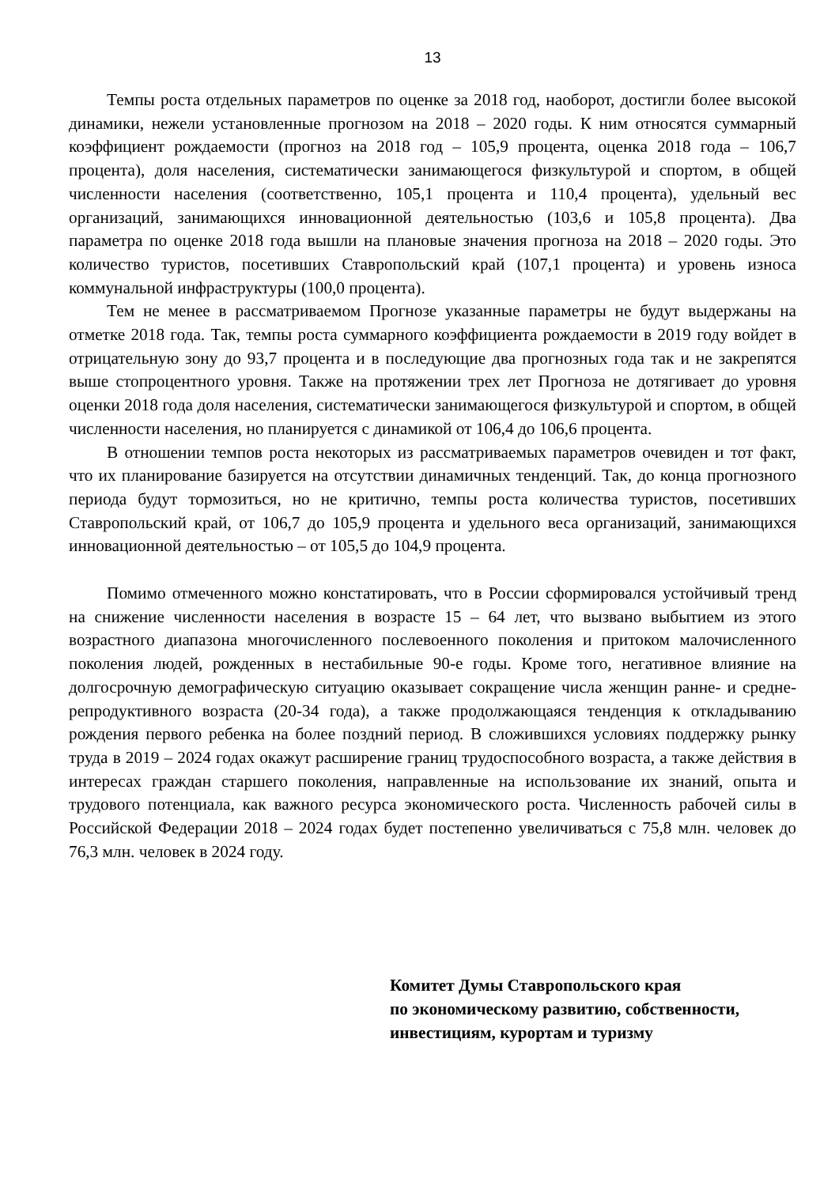13
Темпы роста отдельных параметров по оценке за 2018 год, наоборот, достигли более высокой динамики, нежели установленные прогнозом на 2018 – 2020 годы. К ним относятся суммарный коэффициент рождаемости (прогноз на 2018 год – 105,9 процента, оценка 2018 года – 106,7 процента), доля населения, систематически занимающегося физкультурой и спортом, в общей численности населения (соответственно, 105,1 процента и 110,4 процента), удельный вес организаций, занимающихся инновационной деятельностью (103,6 и 105,8 процента). Два параметра по оценке 2018 года вышли на плановые значения прогноза на 2018 – 2020 годы. Это количество туристов, посетивших Ставропольский край (107,1 процента) и уровень износа коммунальной инфраструктуры (100,0 процента).
Тем не менее в рассматриваемом Прогнозе указанные параметры не будут выдержаны на отметке 2018 года. Так, темпы роста суммарного коэффициента рождаемости в 2019 году войдет в отрицательную зону до 93,7 процента и в последующие два прогнозных года так и не закрепятся выше стопроцентного уровня. Также на протяжении трех лет Прогноза не дотягивает до уровня оценки 2018 года доля населения, систематически занимающегося физкультурой и спортом, в общей численности населения, но планируется с динамикой от 106,4 до 106,6 процента.
В отношении темпов роста некоторых из рассматриваемых параметров очевиден и тот факт, что их планирование базируется на отсутствии динамичных тенденций. Так, до конца прогнозного периода будут тормозиться, но не критично, темпы роста количества туристов, посетивших Ставропольский край, от 106,7 до 105,9 процента и удельного веса организаций, занимающихся инновационной деятельностью – от 105,5 до 104,9 процента.
Помимо отмеченного можно констатировать, что в России сформировался устойчивый тренд на снижение численности населения в возрасте 15 – 64 лет, что вызвано выбытием из этого возрастного диапазона многочисленного послевоенного поколения и притоком малочисленного поколения людей, рожденных в нестабильные 90-е годы. Кроме того, негативное влияние на долгосрочную демографическую ситуацию оказывает сокращение числа женщин ранне- и средне-репродуктивного возраста (20-34 года), а также продолжающаяся тенденция к откладыванию рождения первого ребенка на более поздний период. В сложившихся условиях поддержку рынку труда в 2019 – 2024 годах окажут расширение границ трудоспособного возраста, а также действия в интересах граждан старшего поколения, направленные на использование их знаний, опыта и трудового потенциала, как важного ресурса экономического роста. Численность рабочей силы в Российской Федерации 2018 – 2024 годах будет постепенно увеличиваться с 75,8 млн. человек до 76,3 млн. человек в 2024 году.
Комитет Думы Ставропольского края
по экономическому развитию, собственности,
инвестициям, курортам и туризму